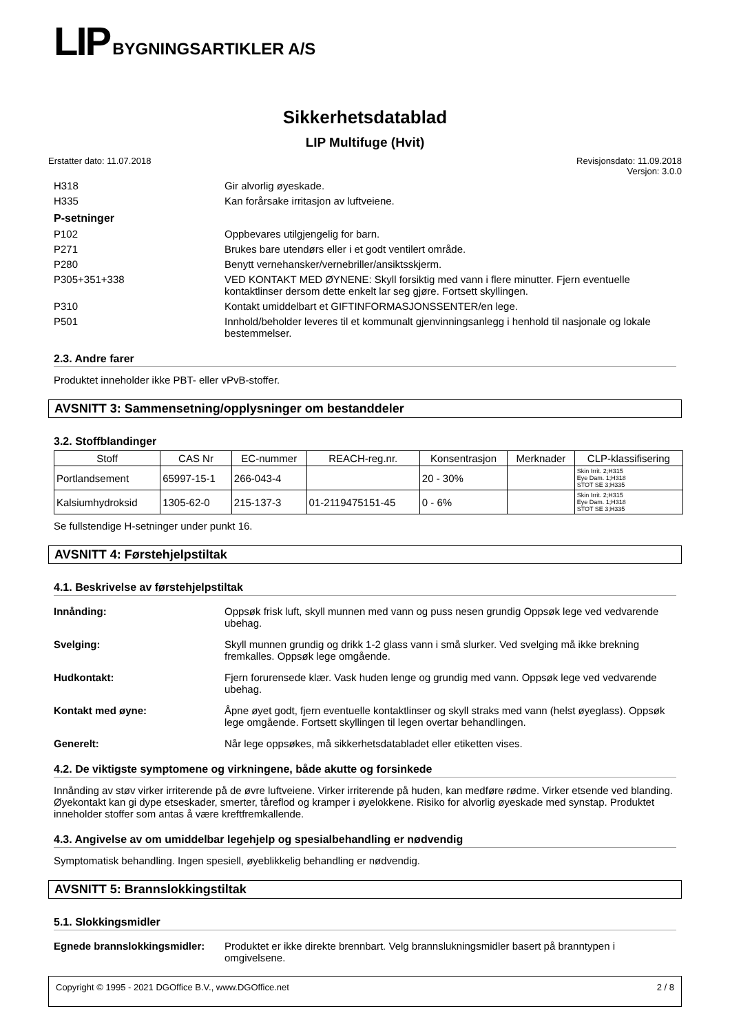LIP BYGNINGSARTIKLER A/S
Sikkerhetsdatablad
LIP Multifuge (Hvit)
Erstatter dato: 11.07.2018 Revisjonsdato: 11.09.2018
Versjon: 3.0.0
H318 Gir alvorlig øyeskade.
H335 Kan forårsake irritasjon av luftveiene.
P-setninger
P102 Oppbevares utilgjengelig for barn.
P271 Brukes bare utendørs eller i et godt ventilert område.
P280 Benytt vernehansker/vernebriller/ansiktsskjerm.
P305+351+338 VED KONTAKT MED ØYNENE: Skyll forsiktig med vann i flere minutter. Fjern eventuelle kontaktlinser dersom dette enkelt lar seg gjøre. Fortsett skyllingen.
P310 Kontakt umiddelbart et GIFTINFORMASJONSSENTER/en lege.
P501 Innhold/beholder leveres til et kommunalt gjenvinningsanlegg i henhold til nasjonale og lokale bestemmelser.
2.3. Andre farer
Produktet inneholder ikke PBT- eller vPvB-stoffer.
AVSNITT 3: Sammensetning/opplysninger om bestanddeler
3.2. Stoffblandinger
| Stoff | CAS Nr | EC-nummer | REACH-reg.nr. | Konsentrasjon | Merknader | CLP-klassifisering |
| --- | --- | --- | --- | --- | --- | --- |
| Portlandsement | 65997-15-1 | 266-043-4 | | 20 - 30% | | Skin Irrit. 2;H315 Eye Dam. 1;H318 STOT SE 3;H335 |
| Kalsiumhydroksid | 1305-62-0 | 215-137-3 | 01-2119475151-45 | 0 - 6% | | Skin Irrit. 2;H315 Eye Dam. 1;H318 STOT SE 3;H335 |
Se fullstendige H-setninger under punkt 16.
AVSNITT 4: Førstehjelpstiltak
4.1. Beskrivelse av førstehjelpstiltak
Innånding: Oppsøk frisk luft, skyll munnen med vann og puss nesen grundig Oppsøk lege ved vedvarende ubehag.
Svelging: Skyll munnen grundig og drikk 1-2 glass vann i små slurker. Ved svelging må ikke brekning fremkalles. Oppsøk lege omgående.
Hudkontakt: Fjern forurensede klær. Vask huden lenge og grundig med vann. Oppsøk lege ved vedvarende ubehag.
Kontakt med øyne: Åpne øyet godt, fjern eventuelle kontaktlinser og skyll straks med vann (helst øyeglass). Oppsøk lege omgående. Fortsett skyllingen til legen overtar behandlingen.
Generelt: Når lege oppsøkes, må sikkerhetsdatabladet eller etiketten vises.
4.2. De viktigste symptomene og virkningene, både akutte og forsinkede
Innånding av støv virker irriterende på de øvre luftveiene. Virker irriterende på huden, kan medføre rødme. Virker etsende ved blanding. Øyekontakt kan gi dype etseskader, smerter, tåreflod og kramper i øyelokkene. Risiko for alvorlig øyeskade med synstap. Produktet inneholder stoffer som antas å være kreftfremkallende.
4.3. Angivelse av om umiddelbar legehjelp og spesialbehandling er nødvendig
Symptomatisk behandling. Ingen spesiell, øyeblikkelig behandling er nødvendig.
AVSNITT 5: Brannslokkingstiltak
5.1. Slokkingsmidler
Egnede brannslokkingsmidler:
Produktet er ikke direkte brennbart. Velg brannslukningsmidler basert på branntypen i omgivelsene.
Copyright © 1995 - 2021 DGOffice B.V., www.DGOffice.net 2 / 8